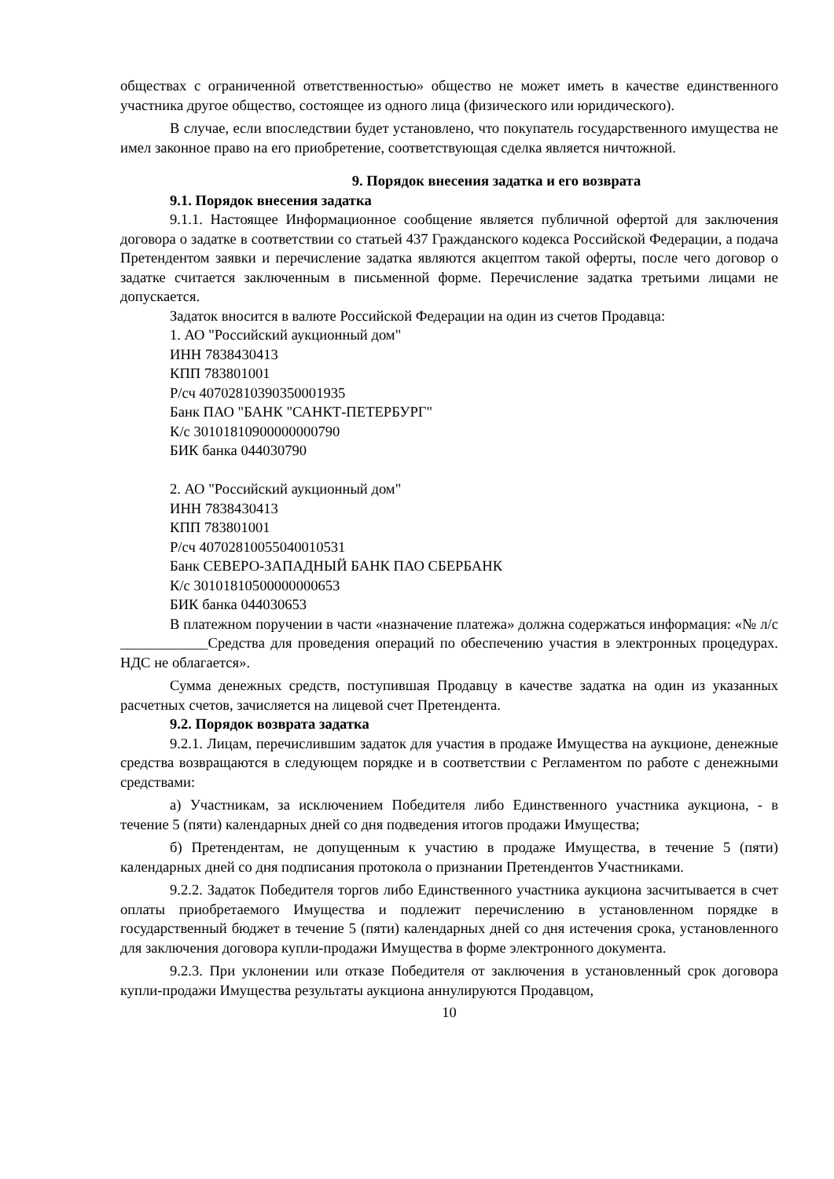обществах с ограниченной ответственностью» общество не может иметь в качестве единственного участника другое общество, состоящее из одного лица (физического или юридического).
В случае, если впоследствии будет установлено, что покупатель государственного имущества не имел законное право на его приобретение, соответствующая сделка является ничтожной.
9. Порядок внесения задатка и его возврата
9.1. Порядок внесения задатка
9.1.1. Настоящее Информационное сообщение является публичной офертой для заключения договора о задатке в соответствии со статьей 437 Гражданского кодекса Российской Федерации, а подача Претендентом заявки и перечисление задатка являются акцептом такой оферты, после чего договор о задатке считается заключенным в письменной форме. Перечисление задатка третьими лицами не допускается.
Задаток вносится в валюте Российской Федерации на один из счетов Продавца:
1. АО "Российский аукционный дом"
ИНН 7838430413
КПП 783801001
Р/сч 40702810390350001935
Банк ПАО "БАНК "САНКТ-ПЕТЕРБУРГ"
К/с 30101810900000000790
БИК банка 044030790
2. АО "Российский аукционный дом"
ИНН 7838430413
КПП 783801001
Р/сч 40702810055040010531
Банк СЕВЕРО-ЗАПАДНЫЙ БАНК ПАО СБЕРБАНК
К/с 30101810500000000653
БИК банка 044030653
В платежном поручении в части «назначение платежа» должна содержаться информация: «№ л/с ____________Средства для проведения операций по обеспечению участия в электронных процедурах. НДС не облагается».
Сумма денежных средств, поступившая Продавцу в качестве задатка на один из указанных расчетных счетов, зачисляется на лицевой счет Претендента.
9.2. Порядок возврата задатка
9.2.1. Лицам, перечислившим задаток для участия в продаже Имущества на аукционе, денежные средства возвращаются в следующем порядке и в соответствии с Регламентом по работе с денежными средствами:
а) Участникам, за исключением Победителя либо Единственного участника аукциона, - в течение 5 (пяти) календарных дней со дня подведения итогов продажи Имущества;
б) Претендентам, не допущенным к участию в продаже Имущества, в течение 5 (пяти) календарных дней со дня подписания протокола о признании Претендентов Участниками.
9.2.2. Задаток Победителя торгов либо Единственного участника аукциона засчитывается в счет оплаты приобретаемого Имущества и подлежит перечислению в установленном порядке в государственный бюджет в течение 5 (пяти) календарных дней со дня истечения срока, установленного для заключения договора купли-продажи Имущества в форме электронного документа.
9.2.3. При уклонении или отказе Победителя от заключения в установленный срок договора купли-продажи Имущества результаты аукциона аннулируются Продавцом,
10